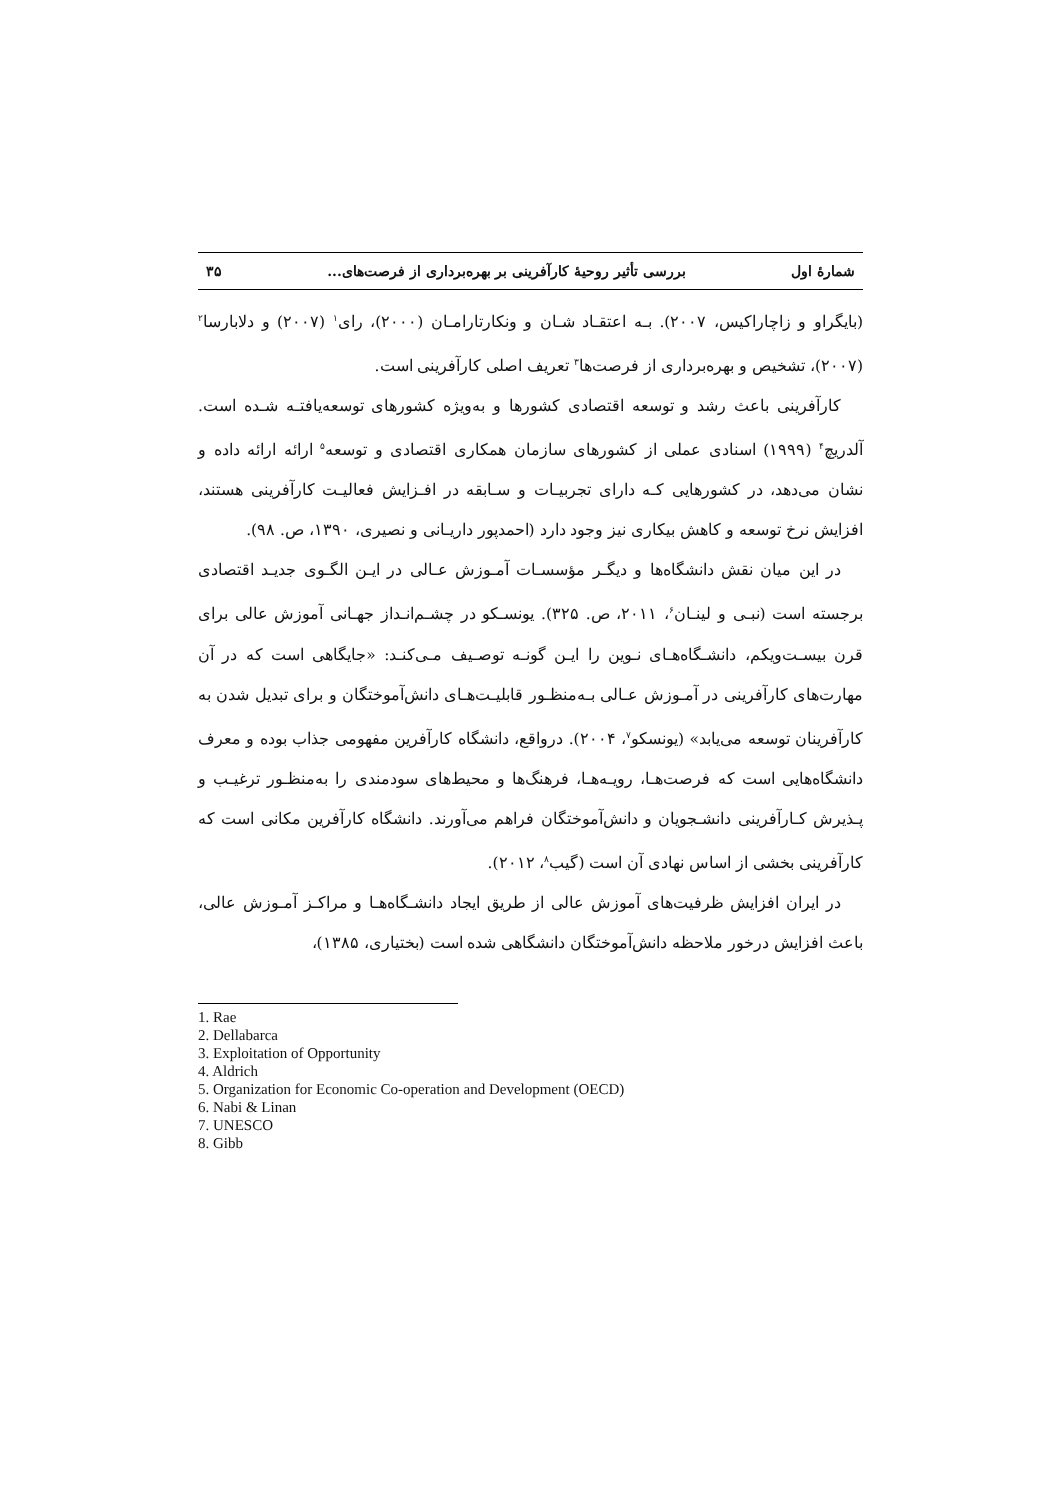شمارهٔ اول بررسی تأثیر روحیهٔ کارآفرینی بر بهره‌برداری از فرصت‌های... ۳۵
(بایگراو و زاچاراکیس، ۲۰۰۷). بـه اعتقـاد شـان و ونکارتارامـان (۲۰۰۰)، رای<sup>۱</sup> (۲۰۰۷) و دلابارسا<sup>۲</sup> (۲۰۰۷)، تشخیص و بهره‌برداری از فرصت‌ها<sup>۳</sup> تعریف اصلی کارآفرینی است.
کارآفرینی باعث رشد و توسعه اقتصادی کشورها و به‌ویژه کشورهای توسعه‌یافتـه شـده است. آلدریچ<sup>۴</sup> (۱۹۹۹) اسنادی عملی از کشورهای سازمان همکاری اقتصادی و توسعه<sup>۵</sup> ارائه ارائه داده و نشان می‌دهد، در کشورهایی کـه دارای تجربیـات و سـابقه در افـزایش فعالیـت کارآفرینی هستند، افزایش نرخ توسعه و کاهش بیکاری نیز وجود دارد (احمدپور داریـانی و نصیری، ۱۳۹۰، ص. ۹۸).
در این میان نقش دانشگاه‌ها و دیگـر مؤسسـات آمـوزش عـالی در ایـن الگـوی جدیـد اقتصادی برجسته است (نبـی و لینـان<sup>۶</sup>، ۲۰۱۱، ص. ۳۲۵). یونسـکو در چشـم‌انـداز جهـانی آموزش عالی برای قرن بیسـت‌ویکم، دانشـگاه‌هـای نـوین را ایـن گونـه توصـیف مـی‌کنـد: «جایگاهی است که در آن مهارت‌های کارآفرینی در آمـوزش عـالی بـه‌منظـور قابلیـت‌هـای دانش‌آموختگان و برای تبدیل شدن به کارآفرینان توسعه می‌یابد» (یونسکو<sup>۷</sup>، ۲۰۰۴). درواقع، دانشگاه کارآفرین مفهومی جذاب بوده و معرف دانشگاه‌هایی است که فرصت‌هـا، رویـه‌هـا، فرهنگ‌ها و محیط‌های سودمندی را به‌منظـور ترغیـب و پـذیرش کـارآفرینی دانشـجویان و دانش‌آموختگان فراهم می‌آورند. دانشگاه کارآفرین مکانی است که کارآفرینی بخشی از اساس نهادی آن است (گیب<sup>۸</sup>، ۲۰۱۲).
در ایران افزایش ظرفیت‌های آموزش عالی از طریق ایجاد دانشـگاه‌هـا و مراکـز آمـوزش عالی، باعث افزایش درخور ملاحظه دانش‌آموختگان دانشگاهی شده است (بختیاری، ۱۳۸۵)،
1. Rae
2. Dellabarca
3. Exploitation of Opportunity
4. Aldrich
5. Organization for Economic Co-operation and Development (OECD)
6. Nabi & Linan
7. UNESCO
8. Gibb